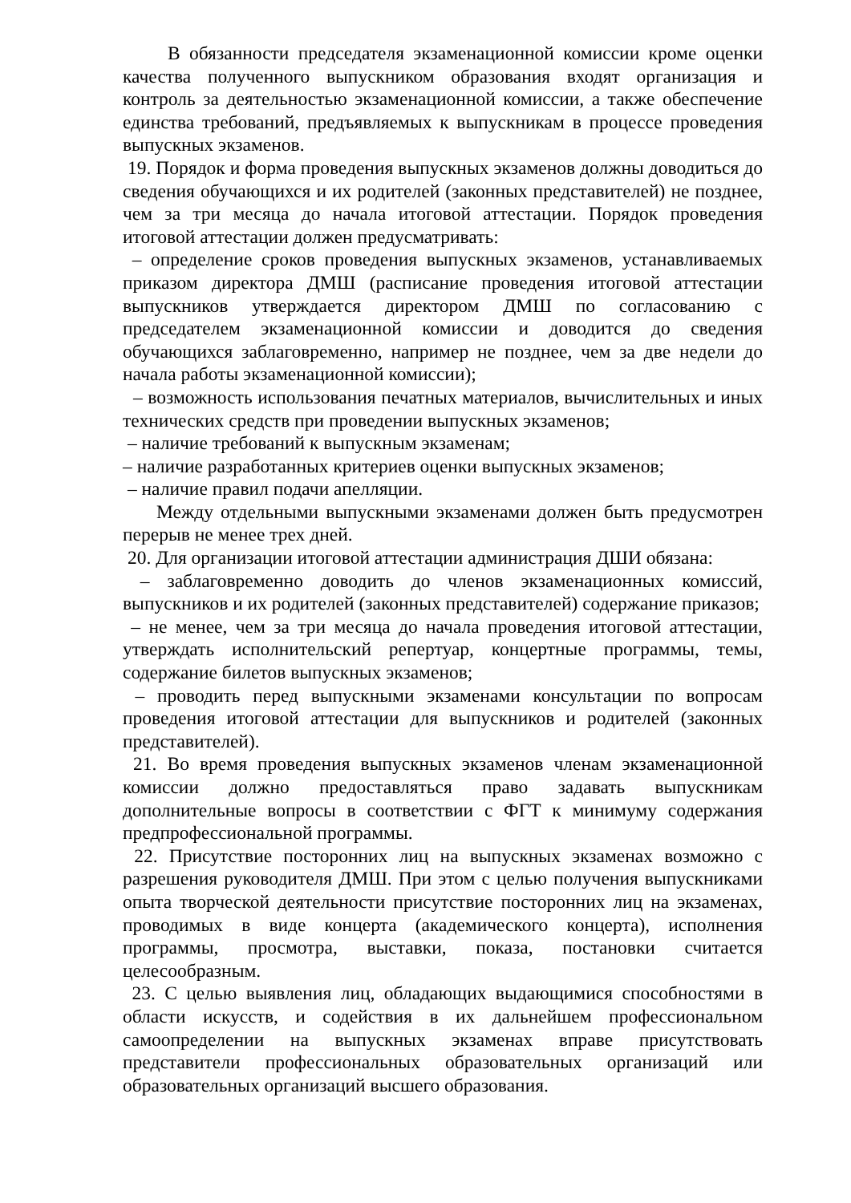В обязанности председателя экзаменационной комиссии кроме оценки качества полученного выпускником образования входят организация и контроль за деятельностью экзаменационной комиссии, а также обеспечение единства требований, предъявляемых к выпускникам в процессе проведения выпускных экзаменов.
19. Порядок и форма проведения выпускных экзаменов должны доводиться до сведения обучающихся и их родителей (законных представителей) не позднее, чем за три месяца до начала итоговой аттестации. Порядок проведения итоговой аттестации должен предусматривать:
– определение сроков проведения выпускных экзаменов, устанавливаемых приказом директора ДМШ (расписание проведения итоговой аттестации выпускников утверждается директором ДМШ по согласованию с председателем экзаменационной комиссии и доводится до сведения обучающихся заблаговременно, например не позднее, чем за две недели до начала работы экзаменационной комиссии);
– возможность использования печатных материалов, вычислительных и иных технических средств при проведении выпускных экзаменов;
– наличие требований к выпускным экзаменам;
– наличие разработанных критериев оценки выпускных экзаменов;
– наличие правил подачи апелляции.
Между отдельными выпускными экзаменами должен быть предусмотрен перерыв не менее трех дней.
20. Для организации итоговой аттестации администрация ДШИ обязана:
– заблаговременно доводить до членов экзаменационных комиссий, выпускников и их родителей (законных представителей) содержание приказов;
– не менее, чем за три месяца до начала проведения итоговой аттестации, утверждать исполнительский репертуар, концертные программы, темы, содержание билетов выпускных экзаменов;
– проводить перед выпускными экзаменами консультации по вопросам проведения итоговой аттестации для выпускников и родителей (законных представителей).
21. Во время проведения выпускных экзаменов членам экзаменационной комиссии должно предоставляться право задавать выпускникам дополнительные вопросы в соответствии с ФГТ к минимуму содержания предпрофессиональной программы.
22. Присутствие посторонних лиц на выпускных экзаменах возможно с разрешения руководителя ДМШ. При этом с целью получения выпускниками опыта творческой деятельности присутствие посторонних лиц на экзаменах, проводимых в виде концерта (академического концерта), исполнения программы, просмотра, выставки, показа, постановки считается целесообразным.
23. С целью выявления лиц, обладающих выдающимися способностями в области искусств, и содействия в их дальнейшем профессиональном самоопределении на выпускных экзаменах вправе присутствовать представители профессиональных образовательных организаций или образовательных организаций высшего образования.